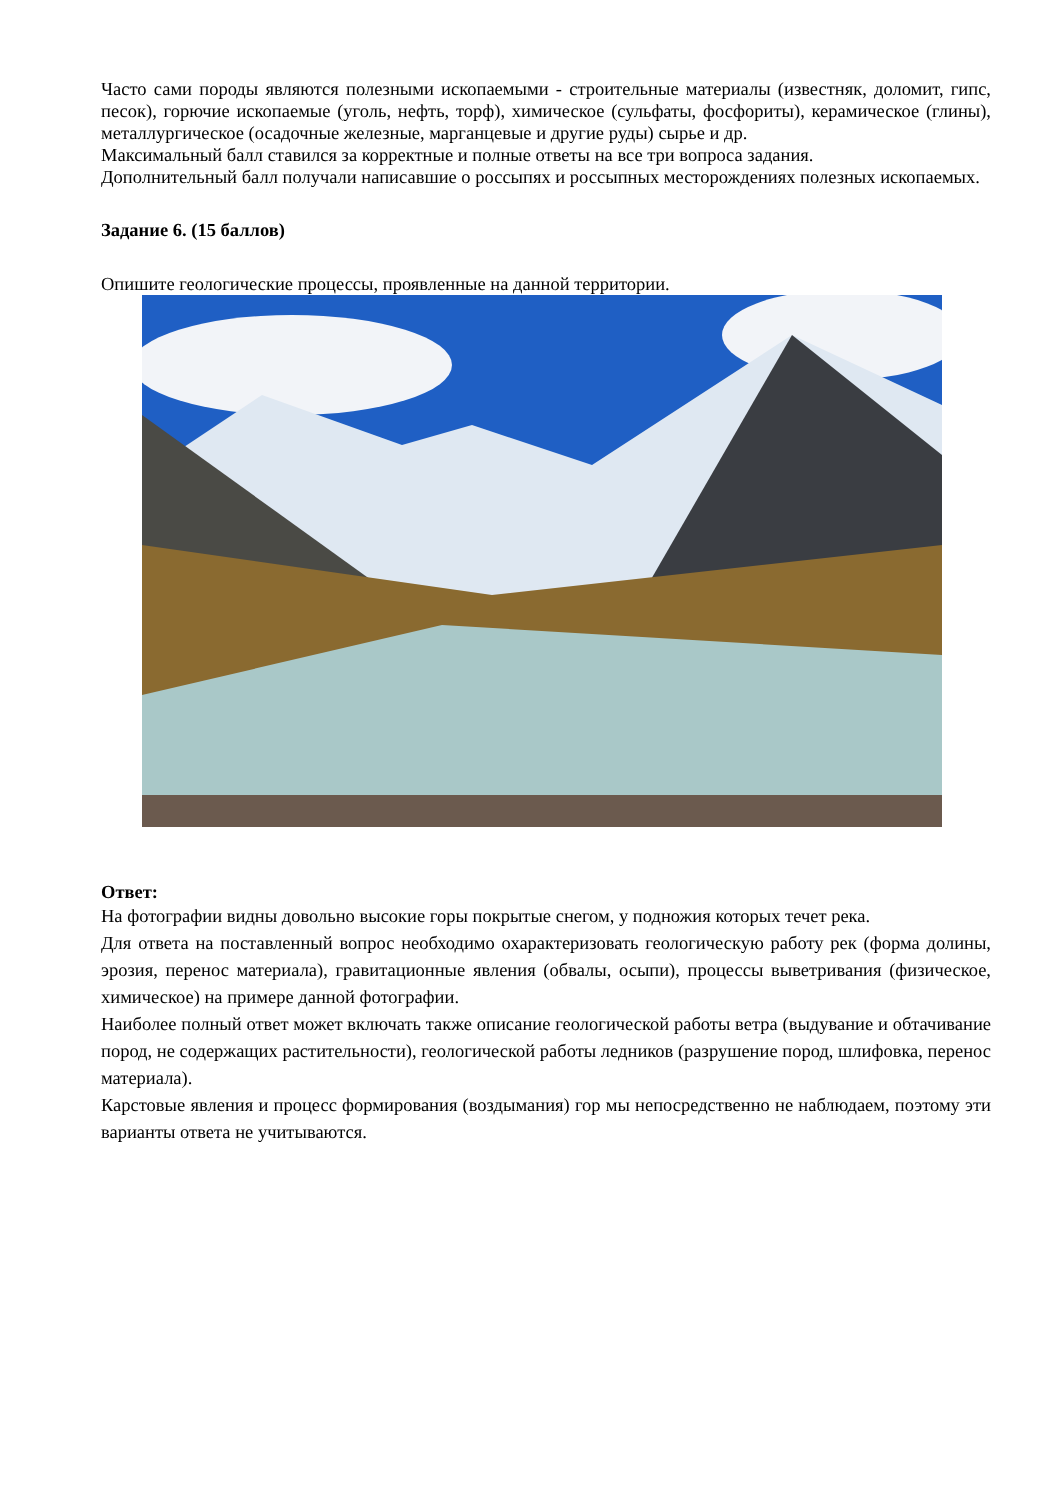Часто сами породы являются полезными ископаемыми - строительные материалы (известняк, доломит, гипс, песок), горючие ископаемые (уголь, нефть, торф), химическое (сульфаты, фосфориты), керамическое (глины), металлургическое (осадочные железные, марганцевые и другие руды) сырье и др.
Максимальный балл ставился за корректные и полные ответы на все три вопроса задания.
Дополнительный балл получали написавшие о россыпях и россыпных месторождениях полезных ископаемых.
Задание 6. (15 баллов)
Опишите геологические процессы, проявленные на данной территории.
Ответ:
На фотографии видны довольно высокие горы покрытые снегом, у подножия которых течет река.
Для ответа на поставленный вопрос необходимо охарактеризовать геологическую работу рек (форма долины, эрозия, перенос материала), гравитационные явления (обвалы, осыпи), процессы выветривания (физическое, химическое) на примере данной фотографии.
Наиболее полный ответ может включать также описание геологической работы ветра (выдувание и обтачивание пород, не содержащих растительности), геологической работы ледников (разрушение пород, шлифовка, перенос материала).
Карстовые явления и процесс формирования (воздымания) гор мы непосредственно не наблюдаем, поэтому эти варианты ответа не учитываются.